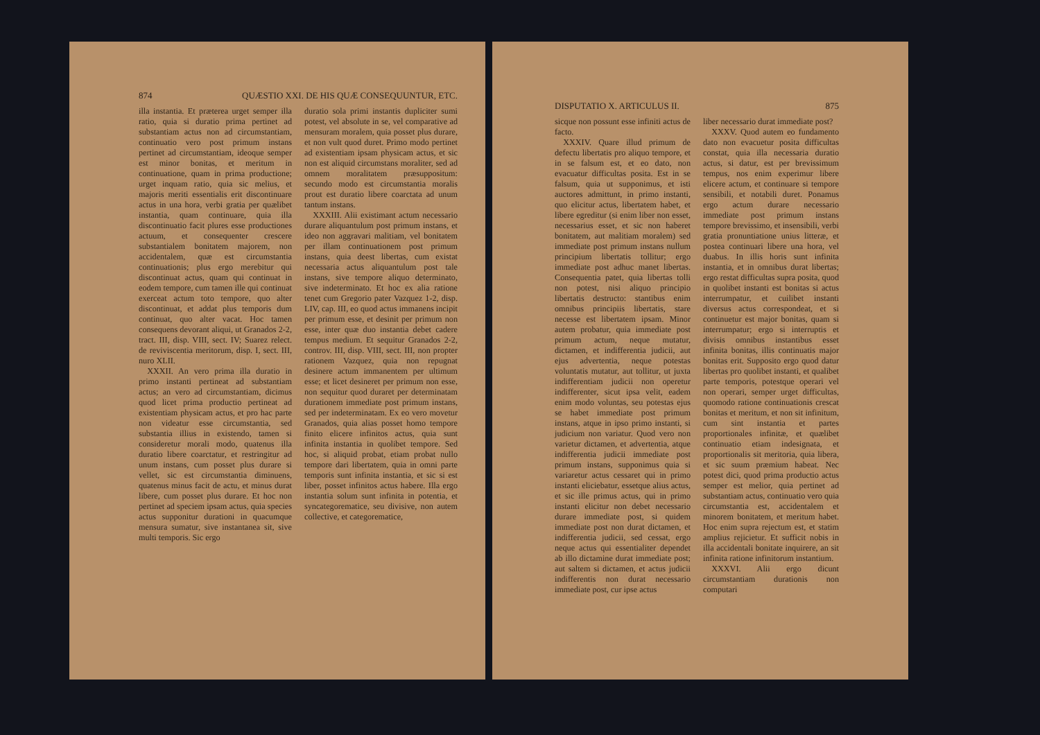874 QUÆSTIO XXI. DE HIS QUÆ CONSEQUUNTUR, ETC.
illa instantia. Et præterea urget semper illa ratio, quia si duratio prima pertinet ad substantiam actus non ad circumstantiam, continuatio vero post primum instans pertinet ad circumstantiam, ideoque semper est minor bonitas, et meritum in continuatione, quam in prima productione; urget inquam ratio, quia sic melius, et majoris meriti essentialis erit discontinuare actus in una hora, verbi gratia per quælibet instantia, quam continuare, quia illa discontinuatio facit plures esse productiones actuum, et consequenter crescere substantialem bonitatem majorem, non accidentalem, quæ est circumstantia continuationis; plus ergo merebitur qui discontinuat actus, quam qui continuat in eodem tempore, cum tamen ille qui continuat exerceat actum toto tempore, quo alter discontinuat, et addat plus temporis dum continuat, quo alter vacat. Hoc tamen consequens devorant aliqui, ut Granados 2-2, tract. III, disp. VIII, sect. IV; Suarez relect. de reviviscentia meritorum, disp. I, sect. III, nuro XLII.
XXXII. An vero prima illa duratio in primo instanti pertineat ad substantiam actus; an vero ad circumstantiam, dicimus quod licet prima productio pertineat ad existentiam physicam actus, et pro hac parte non videatur esse circumstantia, sed substantia illius in existendo, tamen si consideretur morali modo, quatenus illa duratio libere coarctatur, et restringitur ad unum instans, cum posset plus durare si vellet, sic est circumstantia diminuens, quatenus minus facit de actu, et minus durat libere, cum posset plus durare. Et hoc non pertinet ad speciem ipsam actus, quia species actus supponitur durationi in quacumque mensura sumatur, sive instantanea sit, sive multi temporis. Sic ergo
duratio sola primi instantis dupliciter sumi potest, vel absolute in se, vel comparative ad mensuram moralem, quia posset plus durare, et non vult quod duret. Primo modo pertinet ad existentiam ipsam physicam actus, et sic non est aliquid circumstans moraliter, sed ad omnem moralitatem præsuppositum: secundo modo est circumstantia moralis prout est duratio libere coarctata ad unum tantum instans.
XXXIII. Alii existimant actum necessario durare aliquantulum post primum instans, et ideo non aggravari malitiam, vel bonitatem per illam continuationem post primum instans, quia deest libertas, cum existat necessaria actus aliquantulum post tale instans, sive tempore aliquo determinato, sive indeterminato. Et hoc ex alia ratione tenet cum Gregorio pater Vazquez 1-2, disp. LIV, cap. III, eo quod actus immanens incipit per primum esse, et desinit per primum non esse, inter quæ duo instantia debet cadere tempus medium. Et sequitur Granados 2-2, controv. III, disp. VIII, sect. III, non propter rationem Vazquez, quia non repugnat desinere actum immanentem per ultimum esse; et licet desineret per primum non esse, non sequitur quod duraret per determinatam durationem immediate post primum instans, sed per indeterminatam. Ex eo vero movetur Granados, quia alias posset homo tempore finito elicere infinitos actus, quia sunt infinita instantia in quolibet tempore. Sed hoc, si aliquid probat, etiam probat nullo tempore dari libertatem, quia in omni parte temporis sunt infinita instantia, et sic si est liber, posset infinitos actus habere. Illa ergo instantia solum sunt infinita in potentia, et syncategorematice, seu divisive, non autem collective, et categorematice,
DISPUTATIO X. ARTICULUS II. 875
sicque non possunt esse infiniti actus de facto.
XXXIV. Quare illud primum de defectu libertatis pro aliquo tempore, et in se falsum est, et eo dato, non evacuatur difficultas posita. Est in se falsum, quia ut supponimus, et isti auctores admittunt, in primo instanti, quo elicitur actus, libertatem habet, et libere egreditur (si enim liber non esset, necessarius esset, et sic non haberet bonitatem, aut malitiam moralem) sed immediate post primum instans nullum principium libertatis tollitur; ergo immediate post adhuc manet libertas. Consequentia patet, quia libertas tolli non potest, nisi aliquo principio libertatis destructo: stantibus enim omnibus principiis libertatis, stare necesse est libertatem ipsam. Minor autem probatur, quia immediate post primum actum, neque mutatur, dictamen, et indifferentia judicii, aut ejus advertentia, neque potestas voluntatis mutatur, aut tollitur, ut juxta indifferentiam judicii non operetur indifferenter, sicut ipsa velit, eadem enim modo voluntas, seu potestas ejus se habet immediate post primum instans, atque in ipso primo instanti, si judicium non variatur. Quod vero non varietur dictamen, et advertentia, atque indifferentia judicii immediate post primum instans, supponimus quia si variaretur actus cessaret qui in primo instanti eliciebatur, essetque alius actus, et sic ille primus actus, qui in primo instanti elicitur non debet necessario durare immediate post, si quidem immediate post non durat dictamen, et indifferentia judicii, sed cessat, ergo neque actus qui essentialiter dependet ab illo dictamine durat immediate post; aut saltem si dictamen, et actus judicii indifferentis non durat necessario immediate post, cur ipse actus
liber necessario durat immediate post?
XXXV. Quod autem eo fundamento dato non evacuetur posita difficultas constat, quia illa necessaria duratio actus, si datur, est per brevissimum tempus, nos enim experimur libere elicere actum, et continuare si tempore sensibili, et notabili duret. Ponamus ergo actum durare necessario immediate post primum instans tempore brevissimo, et insensibili, verbi gratia pronuntiatione unius litteræ, et postea continuari libere una hora, vel duabus. In illis horis sunt infinita instantia, et in omnibus durat libertas; ergo restat difficultas supra posita, quod in quolibet instanti est bonitas si actus interrumpatur, et cuilibet instanti diversus actus correspondeat, et si continuetur est major bonitas, quam si interrumpatur; ergo si interruptis et divisis omnibus instantibus esset infinita bonitas, illis continuatis major bonitas erit. Supposito ergo quod datur libertas pro quolibet instanti, et qualibet parte temporis, potestque operari vel non operari, semper urget difficultas, quomodo ratione continuationis crescat bonitas et meritum, et non sit infinitum, cum sint instantia et partes proportionales infinitæ, et quælibet continuatio etiam indesignata, et proportionalis sit meritoria, quia libera, et sic suum præmium habeat. Nec potest dici, quod prima productio actus semper est melior, quia pertinet ad substantiam actus, continuatio vero quia circumstantia est, accidentalem et minorem bonitatem, et meritum habet. Hoc enim supra rejectum est, et statim amplius rejicietur. Et sufficit nobis in illa accidentali bonitate inquirere, an sit infinita ratione infinitorum instantium.
XXXVI. Alii ergo dicunt circumstantiam durationis non computari